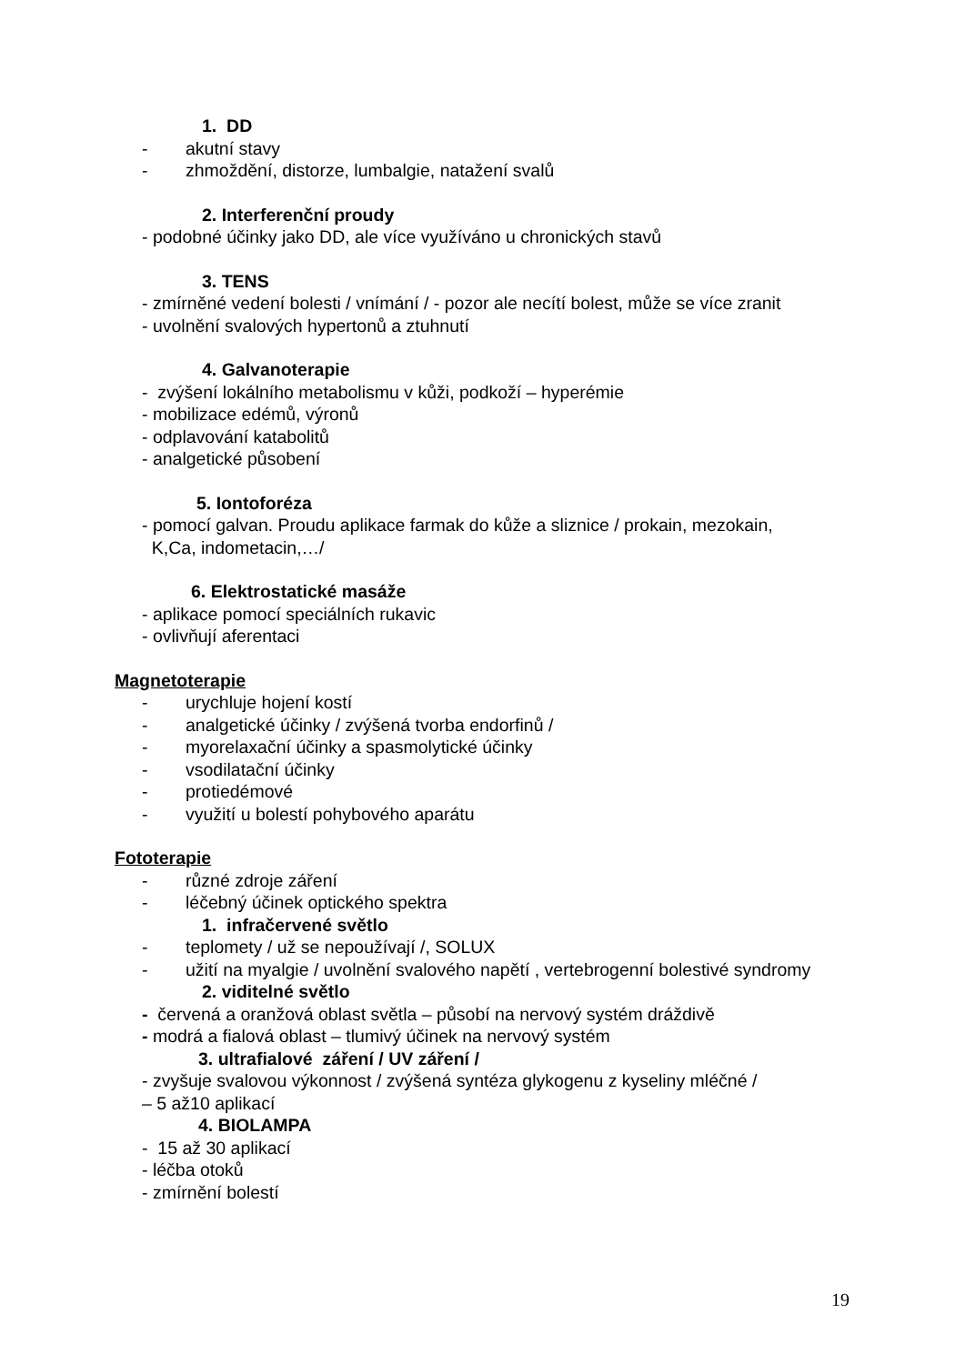1. DD
- akutní stavy
- zhmoždění, distorze, lumbalgie, natažení svalů
2. Interferenční proudy
- podobné účinky jako DD, ale více využíváno u chronických stavů
3. TENS
- zmírněné vedení bolesti / vnímání / - pozor ale necítí bolest, může se více zranit
- uvolnění svalových hypertonů a ztuhnutí
4. Galvanoterapie
- zvýšení lokálního metabolismu v kůži, podkoží – hyperémie
- mobilizace edémů, výronů
- odplavování katabolitů
- analgetické působení
5. Iontoforéza
- pomocí galvan. Proudu aplikace farmak do kůže a sliznice / prokain, mezokain,
K,Ca, indometacin,…/
6. Elektrostatické masáže
- aplikace pomocí speciálních rukavic
- ovlivňují aferentaci
Magnetoterapie
- urychluje hojení kostí
- analgetické účinky / zvýšená tvorba endorfinů /
- myorelaxační účinky a spasmolytické účinky
- vsodilatační účinky
- protiedémové
- využití u bolestí pohybového aparátu
Fototerapie
- různé zdroje záření
- léčebný účinek optického spektra
1. infračervené světlo
- teplomety / už se nepoužívají /, SOLUX
- užití na myalgie / uvolnění svalového napětí , vertebrogenní bolestivé syndromy
2. viditelné světlo
- červená a oranžová oblast světla – působí na nervový systém dráždivě
- modrá a fialová oblast – tlumivý účinek na nervový systém
3. ultrafialové záření / UV záření /
- zvyšuje svalovou výkonnost / zvýšená syntéza glykogenu z kyseliny mléčné /
– 5 až10 aplikací
4. BIOLAMPA
- 15 až 30 aplikací
- léčba otoků
- zmírnění bolestí
19